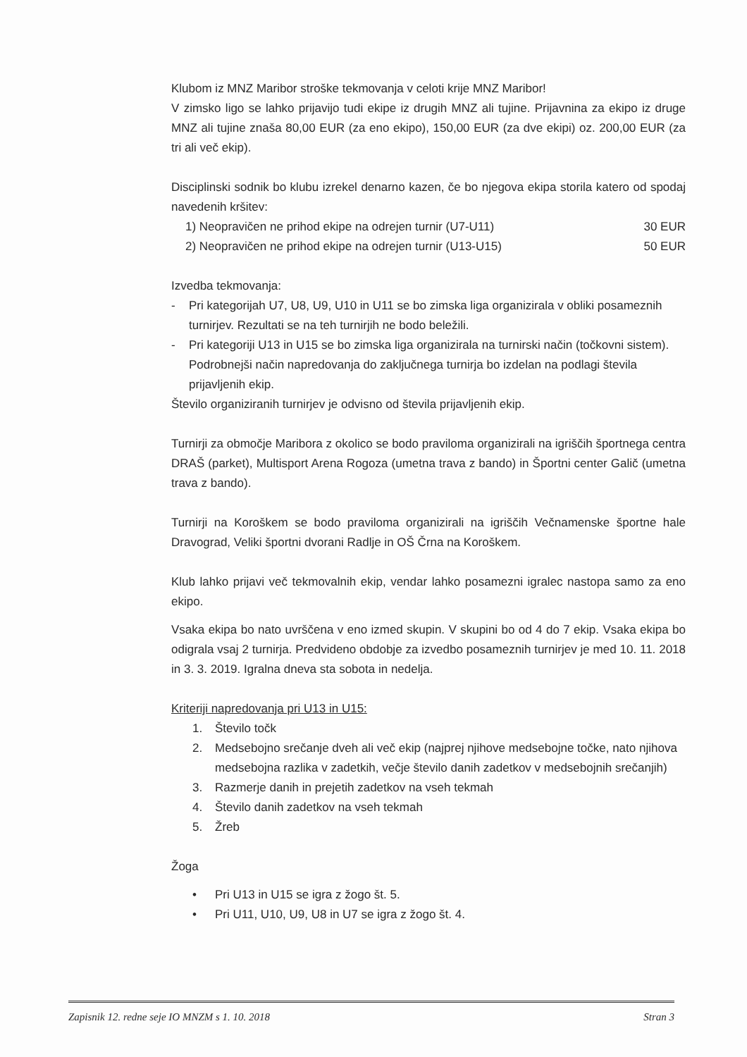Klubom iz MNZ Maribor stroške tekmovanja v celoti krije MNZ Maribor!
V zimsko ligo se lahko prijavijo tudi ekipe iz drugih MNZ ali tujine. Prijavnina za ekipo iz druge MNZ ali tujine znaša 80,00 EUR (za eno ekipo), 150,00 EUR (za dve ekipi) oz. 200,00 EUR (za tri ali več ekip).
Disciplinski sodnik bo klubu izrekel denarno kazen, če bo njegova ekipa storila katero od spodaj navedenih kršitev:
1) Neopravičen ne prihod ekipe na odrejen turnir (U7-U11) 30 EUR
2) Neopravičen ne prihod ekipe na odrejen turnir (U13-U15) 50 EUR
Izvedba tekmovanja:
- Pri kategorijah U7, U8, U9, U10 in U11 se bo zimska liga organizirala v obliki posameznih turnirjev. Rezultati se na teh turnirjih ne bodo beležili.
- Pri kategoriji U13 in U15 se bo zimska liga organizirala na turnirski način (točkovni sistem). Podrobnejši način napredovanja do zaključnega turnirja bo izdelan na podlagi števila prijavljenih ekip.
Število organiziranih turnirjev je odvisno od števila prijavljenih ekip.
Turnirji za območje Maribora z okolico se bodo praviloma organizirali na igriščih športnega centra DRAŠ (parket), Multisport Arena Rogoza (umetna trava z bando) in Športni center Galič (umetna trava z bando).
Turnirji na Koroškem se bodo praviloma organizirali na igriščih Večnamenske športne hale Dravograd, Veliki športni dvorani Radlje in OŠ Črna na Koroškem.
Klub lahko prijavi več tekmovalnih ekip, vendar lahko posamezni igralec nastopa samo za eno ekipo.
Vsaka ekipa bo nato uvrščena v eno izmed skupin. V skupini bo od 4 do 7 ekip. Vsaka ekipa bo odigrala vsaj 2 turnirja. Predvideno obdobje za izvedbo posameznih turnirjev je med 10. 11. 2018 in 3. 3. 2019. Igralna dneva sta sobota in nedelja.
Kriteriji napredovanja pri U13 in U15:
1. Število točk
2. Medsebojno srečanje dveh ali več ekip (najprej njihove medsebojne točke, nato njihova medsebojna razlika v zadetkih, večje število danih zadetkov v medsebojnih srečanjih)
3. Razmerje danih in prejetih zadetkov na vseh tekmah
4. Število danih zadetkov na vseh tekmah
5. Žreb
Žoga
• Pri U13 in U15 se igra z žogo št. 5.
• Pri U11, U10, U9, U8 in U7 se igra z žogo št. 4.
Zapisnik 12. redne seje IO MNZM s 1. 10. 2018 Stran 3